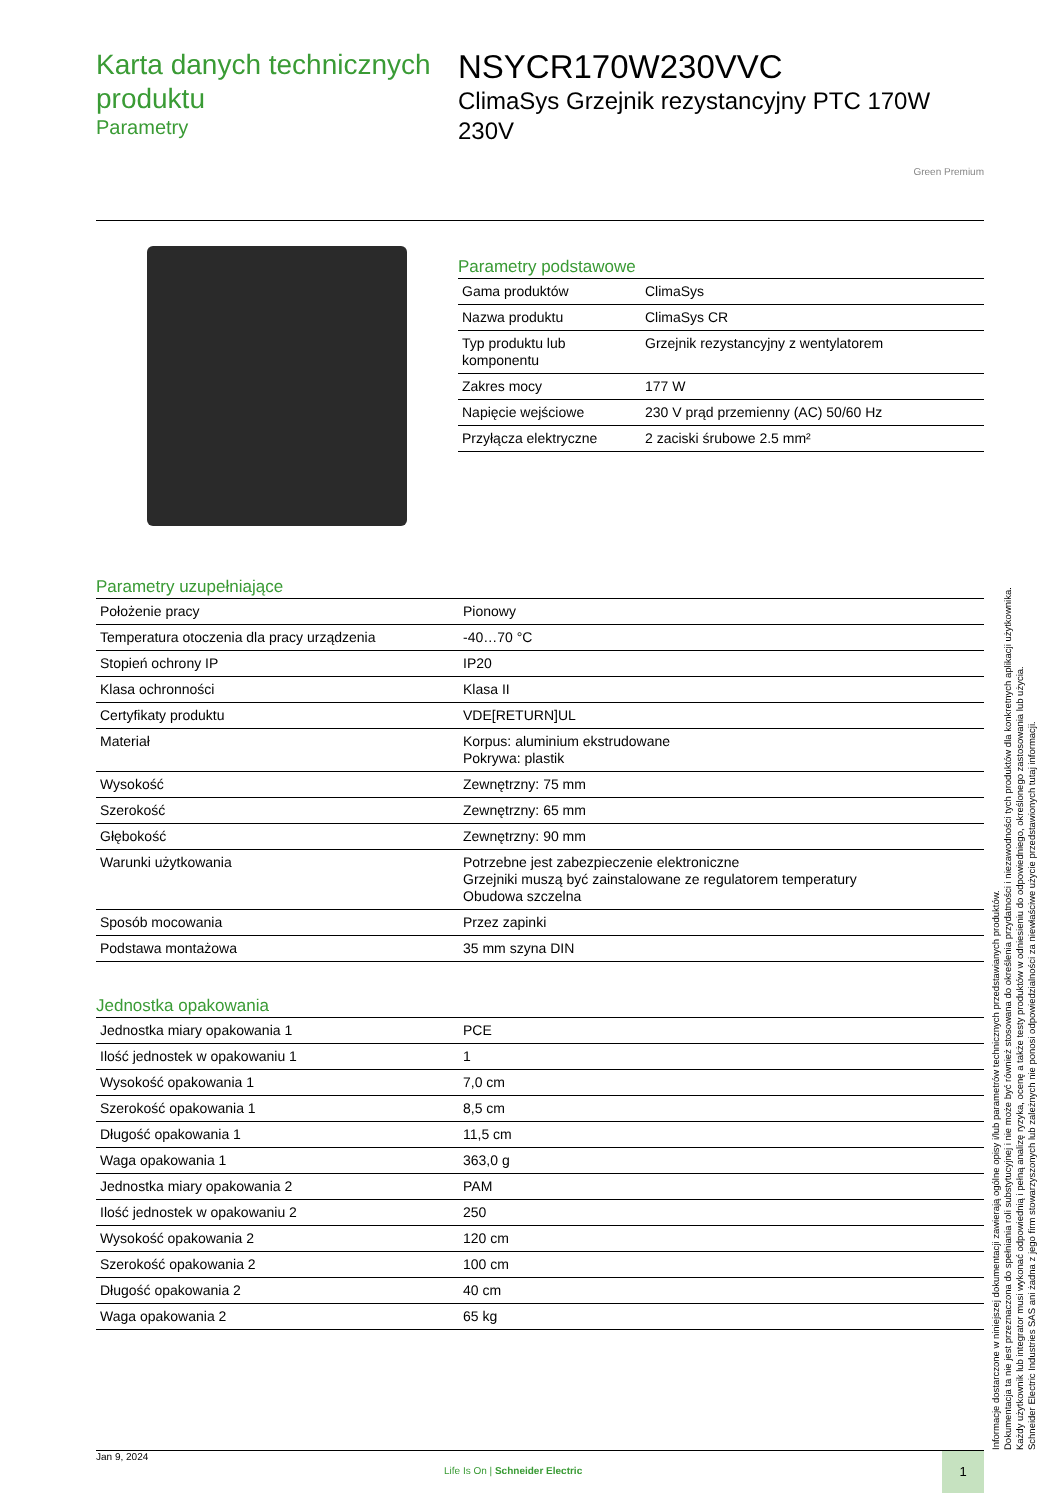Karta danych technicznych produktu
Parametry
NSYCR170W230VVC
ClimaSys Grzejnik rezystancyjny PTC 170W 230V
Green Premium
Parametry podstawowe
| Gama produktów | ClimaSys |
| Nazwa produktu | ClimaSys CR |
| Typ produktu lub komponentu | Grzejnik rezystancyjny z wentylatorem |
| Zakres mocy | 177 W |
| Napięcie wejściowe | 230 V prąd przemienny (AC) 50/60 Hz |
| Przyłącza elektryczne | 2 zaciski śrubowe 2.5 mm² |
Parametry uzupełniające
| Położenie pracy | Pionowy |
| Temperatura otoczenia dla pracy urządzenia | -40…70 °C |
| Stopień ochrony IP | IP20 |
| Klasa ochronności | Klasa II |
| Certyfikaty produktu | VDE[RETURN]UL |
| Materiał | Korpus: aluminium ekstrudowane Pokrywa: plastik |
| Wysokość | Zewnętrzny: 75 mm |
| Szerokość | Zewnętrzny: 65 mm |
| Głębokość | Zewnętrzny: 90 mm |
| Warunki użytkowania | Potrzebne jest zabezpieczenie elektroniczne Grzejniki muszą być zainstalowane ze regulatorem temperatury Obudowa szczelna |
| Sposób mocowania | Przez zapinki |
| Podstawa montażowa | 35 mm szyna DIN |
Jednostka opakowania
| Jednostka miary opakowania 1 | PCE |
| Ilość jednostek w opakowaniu 1 | 1 |
| Wysokość opakowania 1 | 7,0 cm |
| Szerokość opakowania 1 | 8,5 cm |
| Długość opakowania 1 | 11,5 cm |
| Waga opakowania 1 | 363,0 g |
| Jednostka miary opakowania 2 | PAM |
| Ilość jednostek w opakowaniu 2 | 250 |
| Wysokość opakowania 2 | 120 cm |
| Szerokość opakowania 2 | 100 cm |
| Długość opakowania 2 | 40 cm |
| Waga opakowania 2 | 65 kg |
Informacje dostarczone w niniejszej dokumentacji zawierają ogólne opisy i/lub parametrów technicznych przedstawianych produktów.
Dokumentacja ta nie jest przeznaczona do spełniania roli substytucyjnej i nie może być również stosowana do określenia przydatności i niezawodności tych produktów dla konkretnych aplikacji użytkownika.
Każdy użytkownik lub integrator musi wykonać odpowiednią i pełną analizę ryzyka, ocenę a także testy produktów w odniesieniu do odpowiedniego, określonego zastosowania lub użycia.
Schneider Electric Industries SAS ani żadna z jego firm stowarzyszonych lub zależnych nie ponosi odpowiedzialności za niewłaściwe użycie przedstawionych tutaj informacji.
Jan 9, 2024
Life Is On | Schneider Electric
1